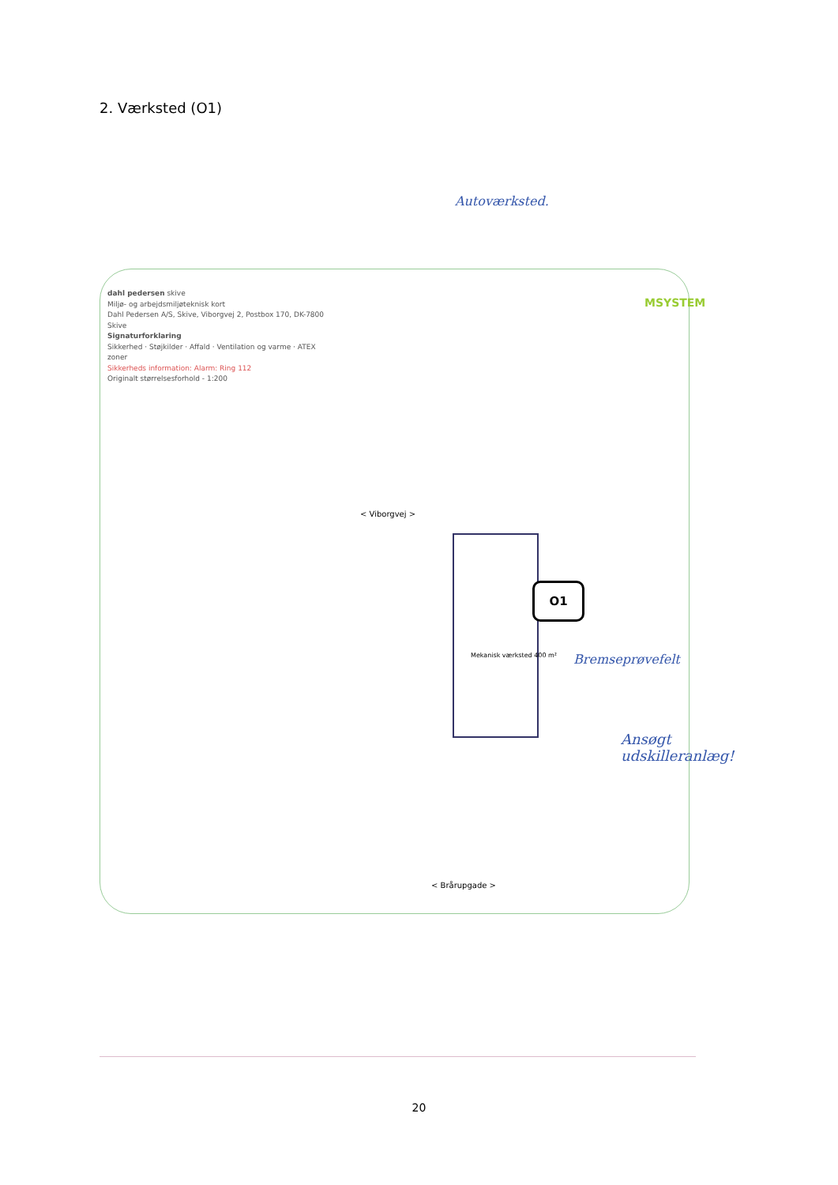2. Værksted (O1)
Autoværksted.
MSYSTEM
dahl pedersen skive
Miljø- og arbejdsmiljøteknisk kort
Dahl Pedersen A/S, Skive, Viborgvej 2, Postbox 170, DK-7800 Skive
Signaturforklaring
Sikkerhed · Støjkilder · Affald · Ventilation og varme · ATEX zoner
Sikkerheds information: Alarm: Ring 112
Originalt størrelsesforhold - 1:200
< Viborgvej >
< Brårupgade >
Mekanisk værksted 400 m²
O1
Bremseprøvefelt
Ansøgt udskilleranlæg!
20